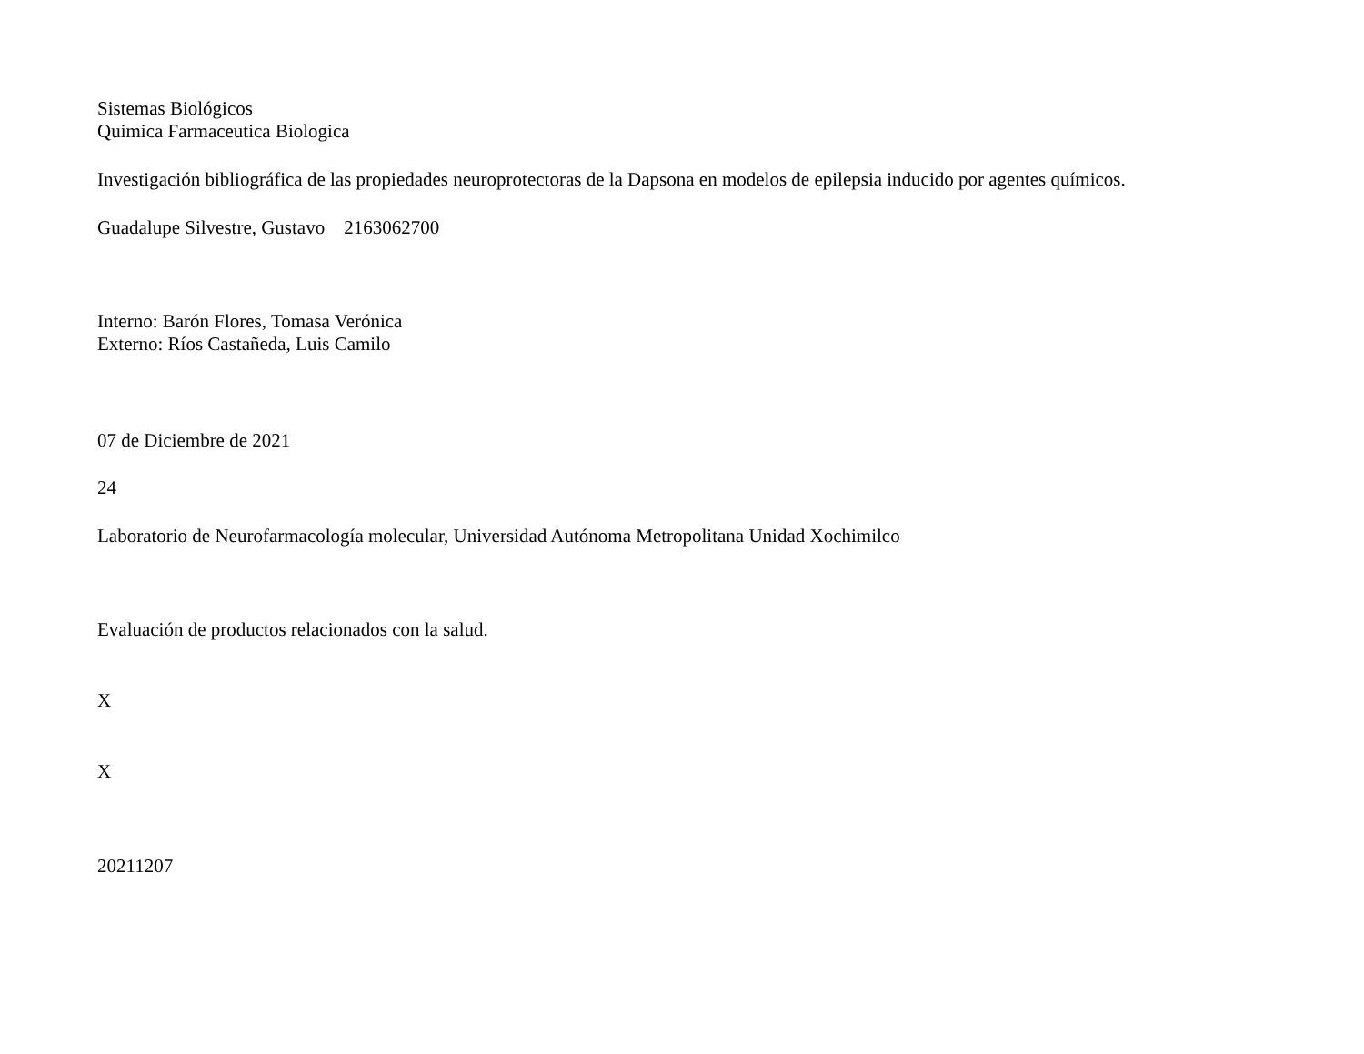Sistemas Biológicos
Quimica Farmaceutica Biologica
Investigación bibliográfica de las propiedades neuroprotectoras de la Dapsona en modelos de epilepsia inducido por agentes químicos.
Guadalupe Silvestre, Gustavo 2163062700
Interno: Barón Flores, Tomasa Verónica
Externo: Ríos Castañeda, Luis Camilo
07 de Diciembre de 2021
24
Laboratorio de Neurofarmacología molecular, Universidad Autónoma Metropolitana Unidad Xochimilco
Evaluación de productos relacionados con la salud.
X
X
20211207